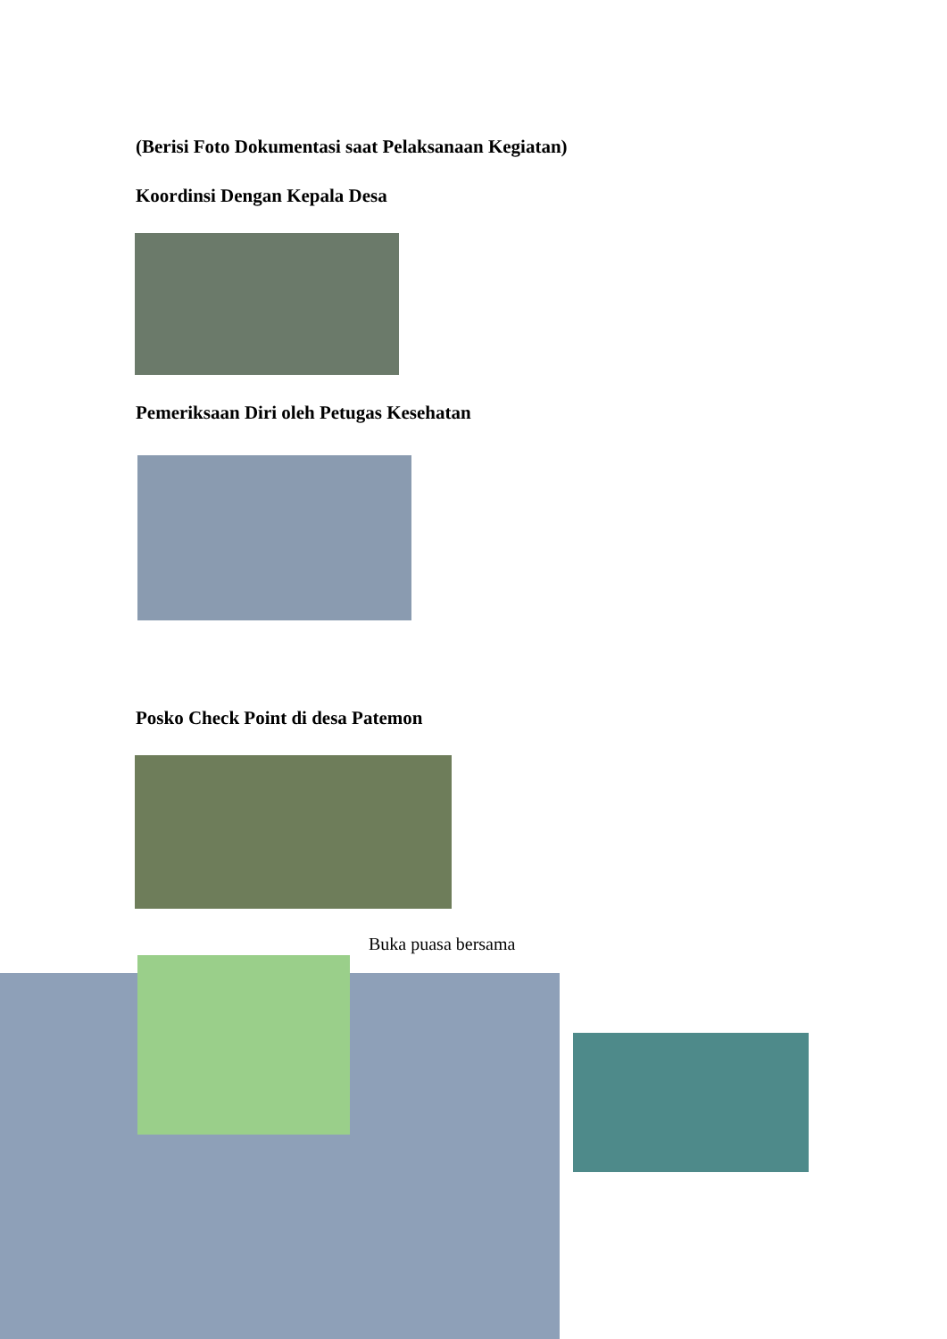(Berisi Foto Dokumentasi saat Pelaksanaan Kegiatan)
Koordinsi Dengan Kepala Desa
Pemeriksaan Diri oleh Petugas Kesehatan
Posko Check Point di desa Patemon
Buka puasa bersama